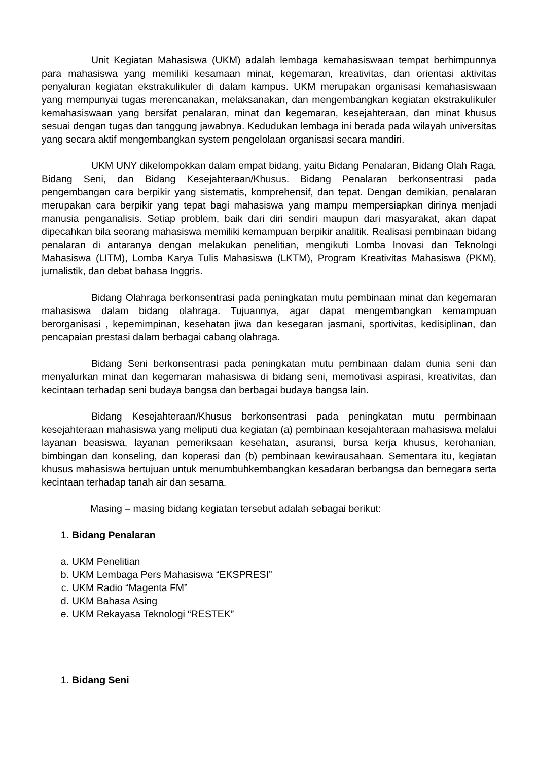Unit Kegiatan Mahasiswa (UKM) adalah lembaga kemahasiswaan tempat berhimpunnya para mahasiswa yang memiliki kesamaan minat, kegemaran, kreativitas, dan orientasi aktivitas penyaluran kegiatan ekstrakulikuler di dalam kampus. UKM merupakan organisasi kemahasiswaan yang mempunyai tugas merencanakan, melaksanakan, dan mengembangkan kegiatan ekstrakulikuler kemahasiswaan yang bersifat penalaran, minat dan kegemaran, kesejahteraan, dan minat khusus sesuai dengan tugas dan tanggung jawabnya. Kedudukan lembaga ini berada pada wilayah universitas yang secara aktif mengembangkan system pengelolaan organisasi secara mandiri.
UKM UNY dikelompokkan dalam empat bidang, yaitu Bidang Penalaran, Bidang Olah Raga, Bidang Seni, dan Bidang Kesejahteraan/Khusus. Bidang Penalaran berkonsentrasi pada pengembangan cara berpikir yang sistematis, komprehensif, dan tepat. Dengan demikian, penalaran merupakan cara berpikir yang tepat bagi mahasiswa yang mampu mempersiapkan dirinya menjadi manusia penganalisis. Setiap problem, baik dari diri sendiri maupun dari masyarakat, akan dapat dipecahkan bila seorang mahasiswa memiliki kemampuan berpikir analitik. Realisasi pembinaan bidang penalaran di antaranya dengan melakukan penelitian, mengikuti Lomba Inovasi dan Teknologi Mahasiswa (LITM), Lomba Karya Tulis Mahasiswa (LKTM), Program Kreativitas Mahasiswa (PKM), jurnalistik, dan debat bahasa Inggris.
Bidang Olahraga berkonsentrasi pada peningkatan mutu pembinaan minat dan kegemaran mahasiswa dalam bidang olahraga. Tujuannya, agar dapat mengembangkan kemampuan berorganisasi , kepemimpinan, kesehatan jiwa dan kesegaran jasmani, sportivitas, kedisiplinan, dan pencapaian prestasi dalam berbagai cabang olahraga.
Bidang Seni berkonsentrasi pada peningkatan mutu pembinaan dalam dunia seni dan menyalurkan minat dan kegemaran mahasiswa di bidang seni, memotivasi aspirasi, kreativitas, dan kecintaan terhadap seni budaya bangsa dan berbagai budaya bangsa lain.
Bidang Kesejahteraan/Khusus berkonsentrasi pada peningkatan mutu permbinaan kesejahteraan mahasiswa yang meliputi dua kegiatan (a) pembinaan kesejahteraan mahasiswa melalui layanan beasiswa, layanan pemeriksaan kesehatan, asuransi, bursa kerja khusus, kerohanian, bimbingan dan konseling, dan koperasi dan (b) pembinaan kewirausahaan. Sementara itu, kegiatan khusus mahasiswa bertujuan untuk menumbuhkembangkan kesadaran berbangsa dan bernegara serta kecintaan terhadap tanah air dan sesama.
Masing – masing bidang kegiatan tersebut adalah sebagai berikut:
1. Bidang Penalaran
a. UKM Penelitian
b. UKM Lembaga Pers Mahasiswa “EKSPRESI”
c. UKM Radio “Magenta FM”
d. UKM Bahasa Asing
e. UKM Rekayasa Teknologi “RESTEK”
1. Bidang Seni